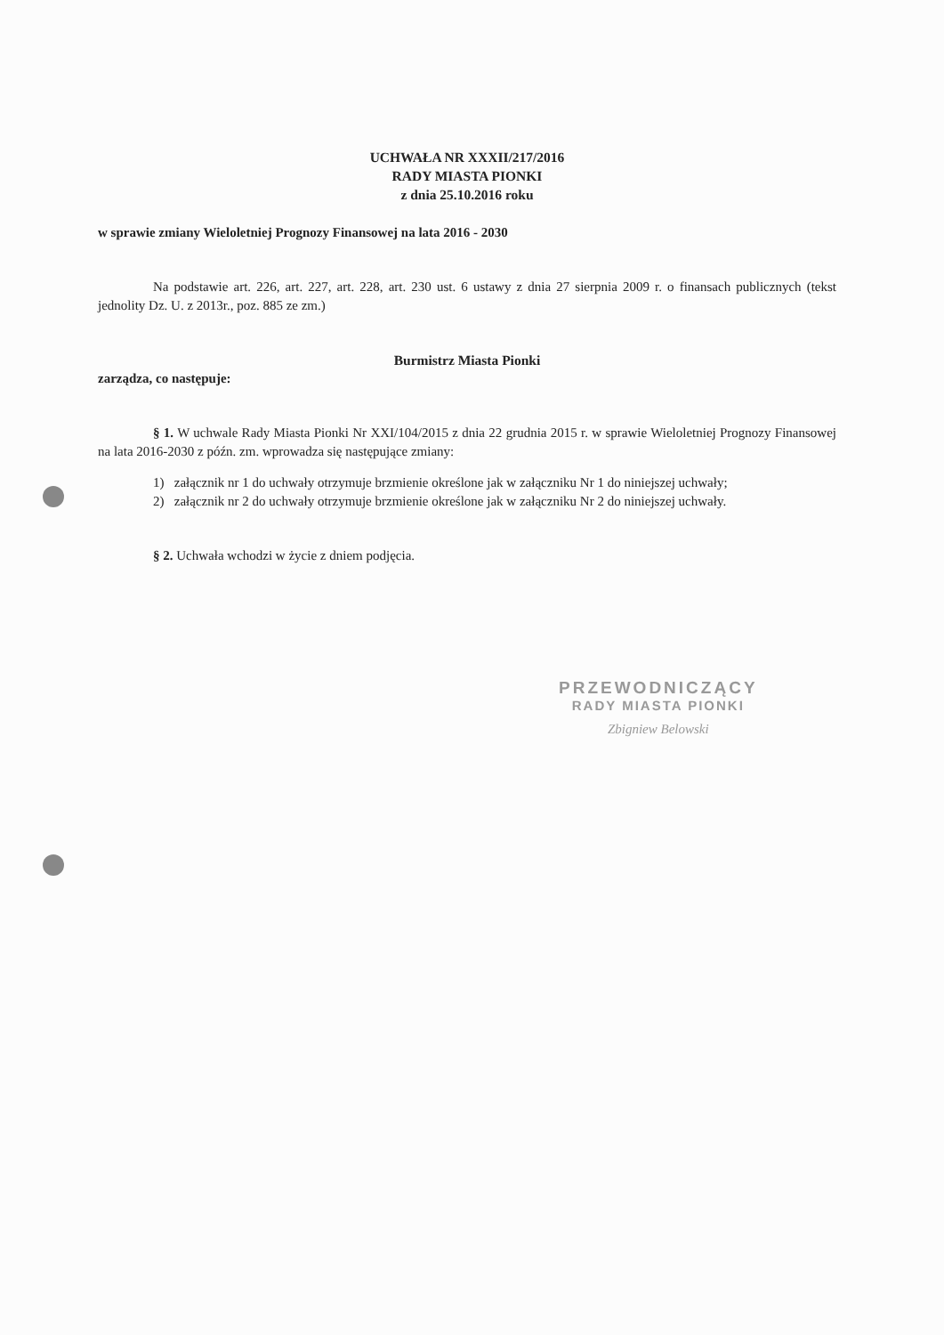UCHWAŁA NR XXXII/217/2016
RADY MIASTA PIONKI
z dnia 25.10.2016 roku
w sprawie zmiany Wieloletniej Prognozy Finansowej na lata 2016 - 2030
Na podstawie art. 226, art. 227, art. 228, art. 230 ust. 6 ustawy z dnia 27 sierpnia 2009 r. o finansach publicznych (tekst jednolity Dz. U. z 2013r., poz. 885 ze zm.)
Burmistrz Miasta Pionki
zarządza, co następuje:
§ 1. W uchwale Rady Miasta Pionki Nr XXI/104/2015 z dnia 22 grudnia 2015 r. w sprawie Wieloletniej Prognozy Finansowej na lata 2016-2030 z późn. zm. wprowadza się następujące zmiany:
1) załącznik nr 1 do uchwały otrzymuje brzmienie określone jak w załączniku Nr 1 do niniejszej uchwały;
2) załącznik nr 2 do uchwały otrzymuje brzmienie określone jak w załączniku Nr 2 do niniejszej uchwały.
§ 2. Uchwała wchodzi w życie z dniem podjęcia.
PRZEWODNICZĄCY
RADY MIASTA PIONKI
Zbigniew Belowski